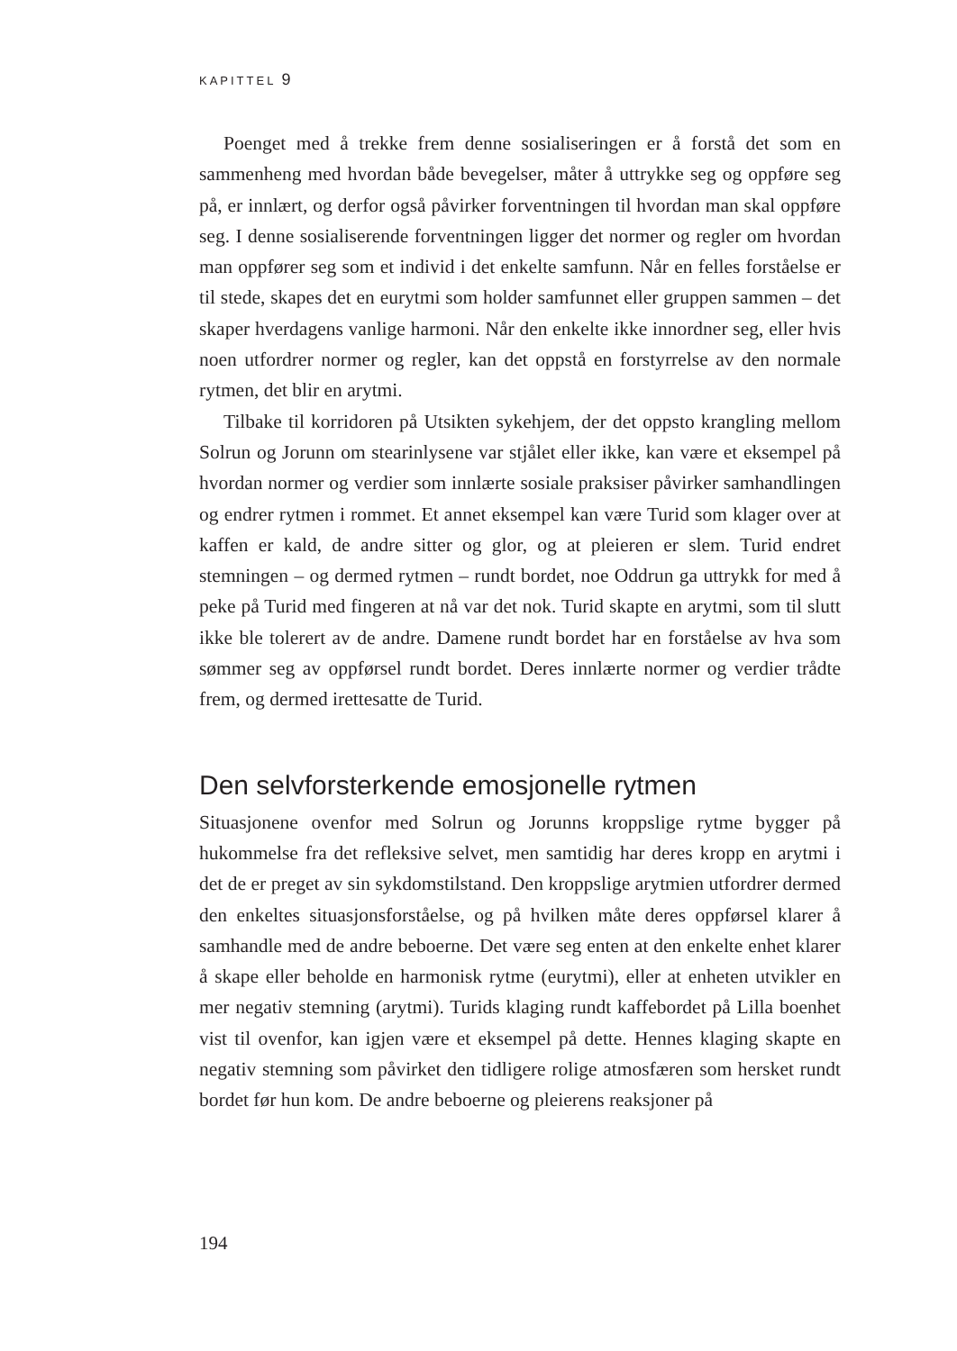KAPITTEL 9
Poenget med å trekke frem denne sosialiseringen er å forstå det som en sammenheng med hvordan både bevegelser, måter å uttrykke seg og oppføre seg på, er innlært, og derfor også påvirker forventningen til hvordan man skal oppføre seg. I denne sosialiserende forventningen ligger det normer og regler om hvordan man oppfører seg som et individ i det enkelte samfunn. Når en felles forståelse er til stede, skapes det en eurytmi som holder samfunnet eller gruppen sammen – det skaper hverdagens vanlige harmoni. Når den enkelte ikke innordner seg, eller hvis noen utfordrer normer og regler, kan det oppstå en forstyrrelse av den normale rytmen, det blir en arytmi.
Tilbake til korridoren på Utsikten sykehjem, der det oppsto krangling mellom Solrun og Jorunn om stearinlysene var stjålet eller ikke, kan være et eksempel på hvordan normer og verdier som innlærte sosiale praksiser påvirker samhandlingen og endrer rytmen i rommet. Et annet eksempel kan være Turid som klager over at kaffen er kald, de andre sitter og glor, og at pleieren er slem. Turid endret stemningen – og dermed rytmen – rundt bordet, noe Oddrun ga uttrykk for med å peke på Turid med fingeren at nå var det nok. Turid skapte en arytmi, som til slutt ikke ble tolerert av de andre. Damene rundt bordet har en forståelse av hva som sømmer seg av oppførsel rundt bordet. Deres innlærte normer og verdier trådte frem, og dermed irettesatte de Turid.
Den selvforsterkende emosjonelle rytmen
Situasjonene ovenfor med Solrun og Jorunns kroppslige rytme bygger på hukommelse fra det refleksive selvet, men samtidig har deres kropp en arytmi i det de er preget av sin sykdomstilstand. Den kroppslige arytmien utfordrer dermed den enkeltes situasjonsforståelse, og på hvilken måte deres oppførsel klarer å samhandle med de andre beboerne. Det være seg enten at den enkelte enhet klarer å skape eller beholde en harmonisk rytme (eurytmi), eller at enheten utvikler en mer negativ stemning (arytmi). Turids klaging rundt kaffebordet på Lilla boenhet vist til ovenfor, kan igjen være et eksempel på dette. Hennes klaging skapte en negativ stemning som påvirket den tidligere rolige atmosfæren som hersket rundt bordet før hun kom. De andre beboerne og pleierens reaksjoner på
194